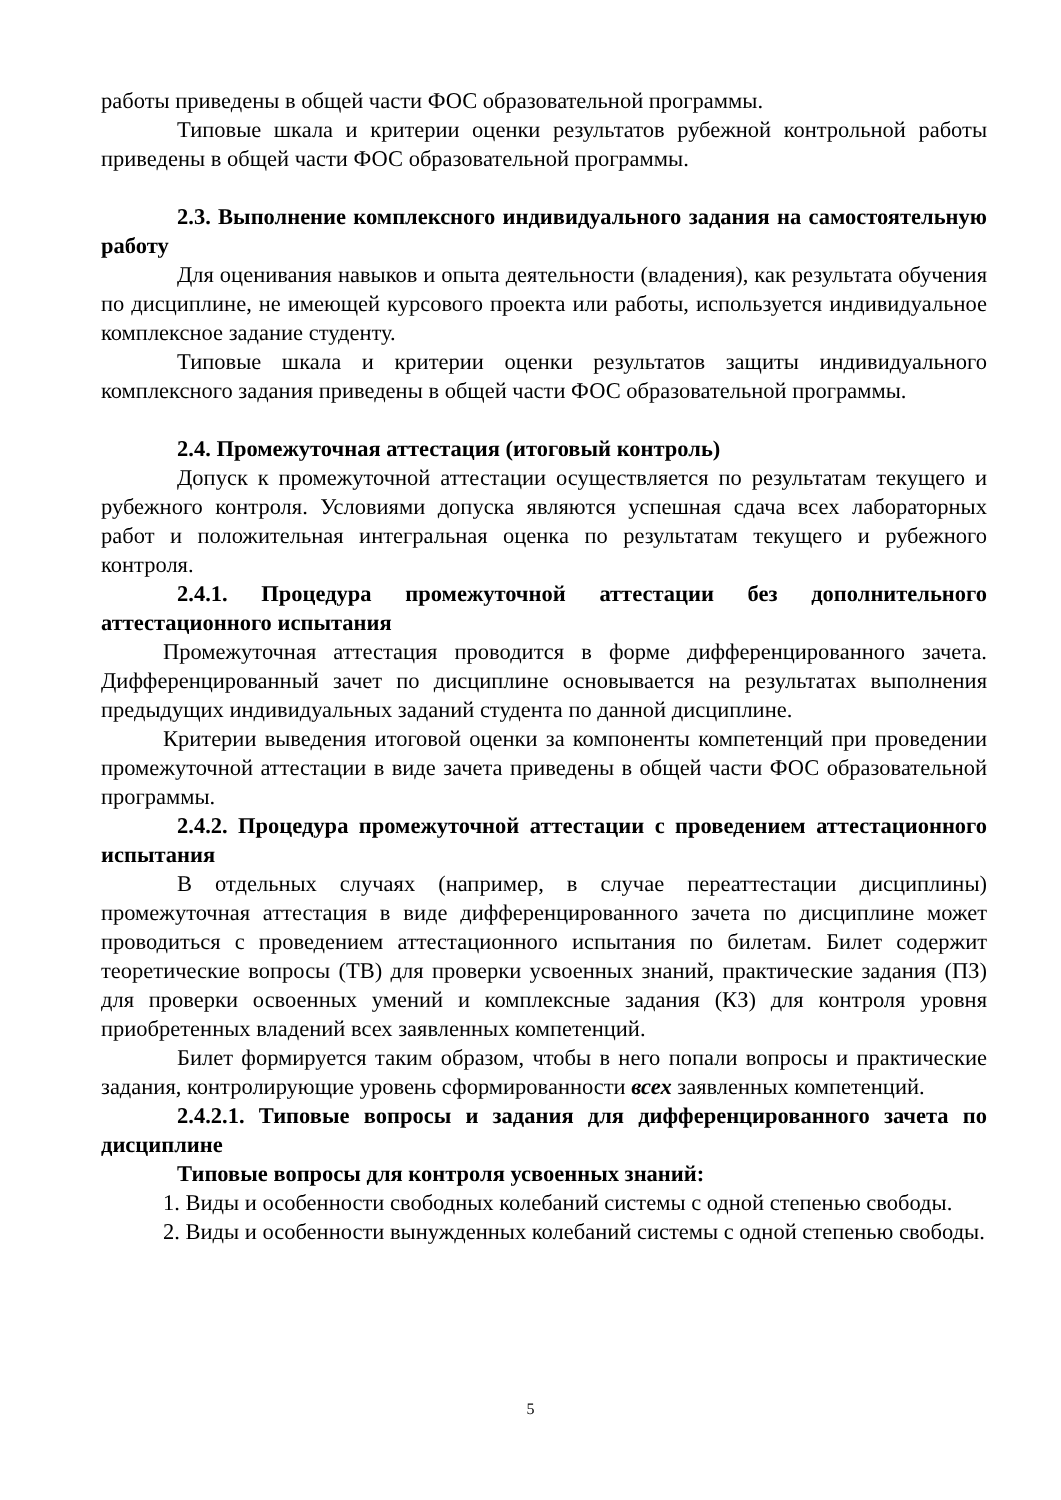работы приведены в общей части ФОС образовательной программы.
Типовые шкала и критерии оценки результатов рубежной контрольной работы приведены в общей части ФОС образовательной программы.
2.3. Выполнение комплексного индивидуального задания на самостоятельную работу
Для оценивания навыков и опыта деятельности (владения), как результата обучения по дисциплине, не имеющей курсового проекта или работы, используется индивидуальное комплексное задание студенту.
Типовые шкала и критерии оценки результатов защиты индивидуального комплексного задания приведены в общей части ФОС образовательной программы.
2.4. Промежуточная аттестация (итоговый контроль)
Допуск к промежуточной аттестации осуществляется по результатам текущего и рубежного контроля. Условиями допуска являются успешная сдача всех лабораторных работ и положительная интегральная оценка по результатам текущего и рубежного контроля.
2.4.1. Процедура промежуточной аттестации без дополнительного аттестационного испытания
Промежуточная аттестация проводится в форме дифференцированного зачета. Дифференцированный зачет по дисциплине основывается на результатах выполнения предыдущих индивидуальных заданий студента по данной дисциплине.
Критерии выведения итоговой оценки за компоненты компетенций при проведении промежуточной аттестации в виде зачета приведены в общей части ФОС образовательной программы.
2.4.2. Процедура промежуточной аттестации с проведением аттестационного испытания
В отдельных случаях (например, в случае переаттестации дисциплины) промежуточная аттестация в виде дифференцированного зачета по дисциплине может проводиться с проведением аттестационного испытания по билетам. Билет содержит теоретические вопросы (ТВ) для проверки усвоенных знаний, практические задания (ПЗ) для проверки освоенных умений и комплексные задания (КЗ) для контроля уровня приобретенных владений всех заявленных компетенций.
Билет формируется таким образом, чтобы в него попали вопросы и практические задания, контролирующие уровень сформированности всех заявленных компетенций.
2.4.2.1. Типовые вопросы и задания для дифференцированного зачета по дисциплине
Типовые вопросы для контроля усвоенных знаний:
1. Виды и особенности свободных колебаний системы с одной степенью свободы.
2. Виды и особенности вынужденных колебаний системы с одной степенью свободы.
5